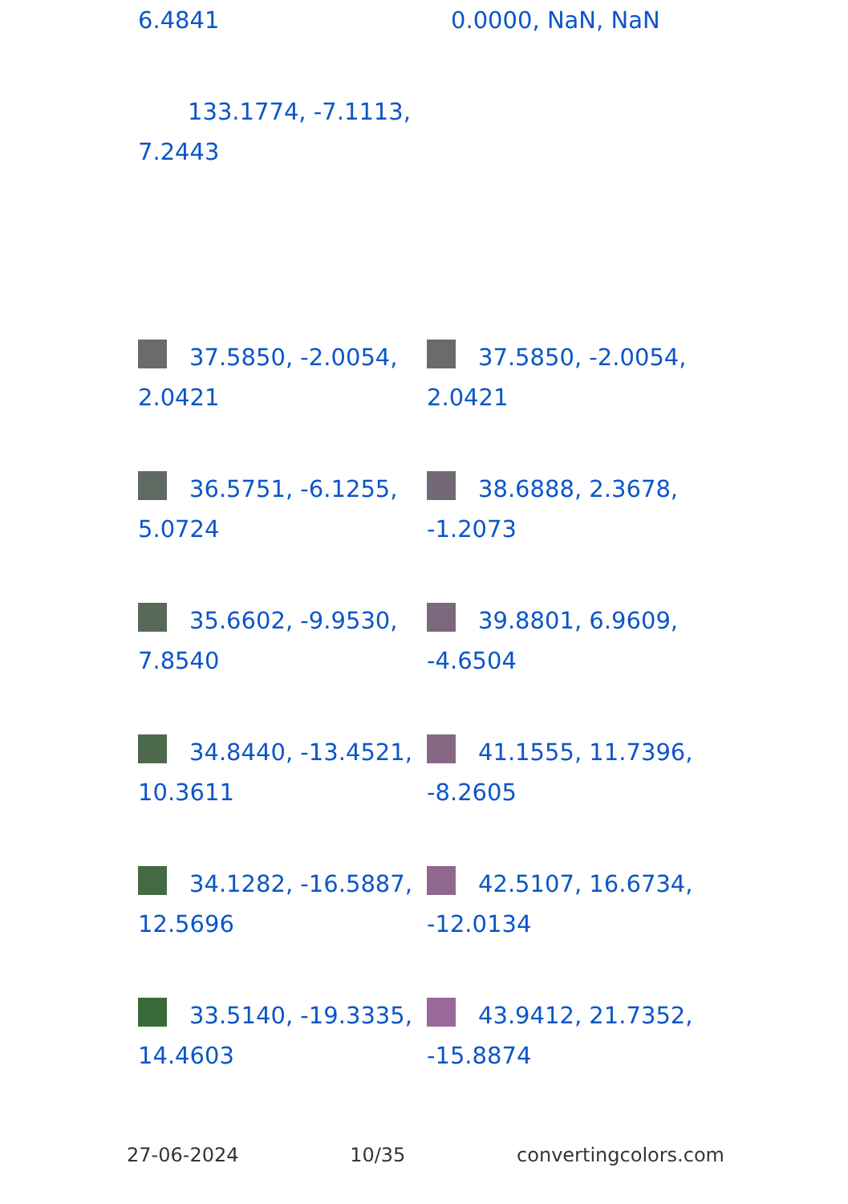6.4841 0.0000, NaN, NaN
133.1774, -7.1113, 7.2443
37.5850, -2.0054, 2.0421
37.5850, -2.0054, 2.0421
36.5751, -6.1255, 5.0724
38.6888, 2.3678, -1.2073
35.6602, -9.9530, 7.8540
39.8801, 6.9609, -4.6504
34.8440, -13.4521, 10.3611
41.1555, 11.7396, -8.2605
34.1282, -16.5887, 12.5696
42.5107, 16.6734, -12.0134
33.5140, -19.3335, 14.4603
43.9412, 21.7352, -15.8874
27-06-2024 10/35 convertingcolors.com